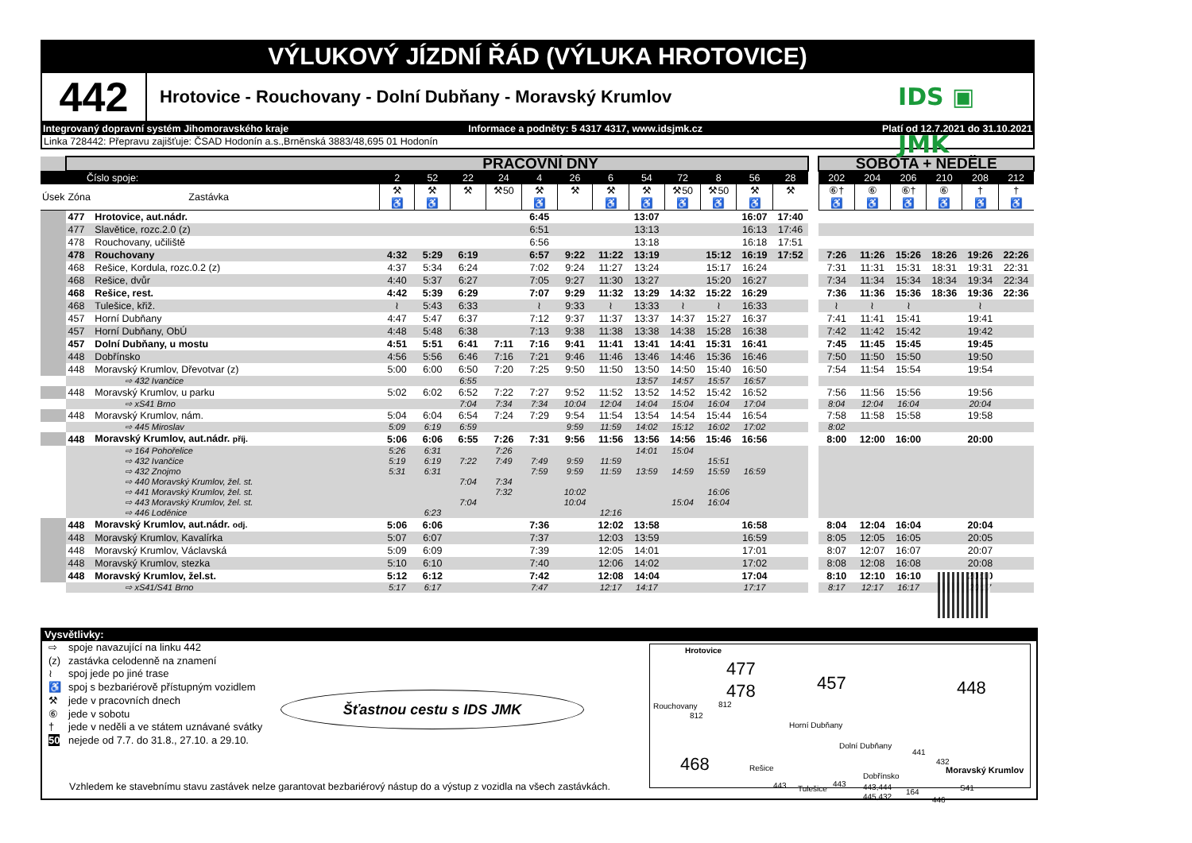VÝLUKOVÝ JÍZDNÍ ŘÁD (VÝLUKA HROTOVICE)
442
Hrotovice - Rouchovany - Dolní Dubňany - Moravský Krumlov
IDS ▣ JMK
Integrovaný dopravní systém Jihomoravského kraje Informace a podněty: 5 4317 4317, www.idsjmk.cz Platí od 12.7.2021 do 31.10.2021
Linka 728442: Přepravu zajišťuje: ČSAD Hodonín a.s.,Brněnská 3883/48,695 01 Hodonín
| | | | PRACOVNÍ DNY | | | | | | | | | | | | | SOBOTA + NEDĚLE | | | | | |
| Číslo spoje: | | | 2 | 52 | 22 | 24 | 4 | 26 | 6 | 54 | 72 | 8 | 56 | 28 | | 202 | 204 | 206 | 210 | 208 | 212 |
| Úsek | Zóna | Zastávka | ⚒ ♿ | ⚒ ♿ | ⚒ | ⚒50 | ⚒ ♿ | ⚒ | ⚒ ♿ | ⚒ ♿ | ⚒50 ♿ | ⚒50 ♿ | ⚒ ♿ | ⚒ | | ⑥† ♿ | ⑥ ♿ | ⑥† ♿ | ⑥ ♿ | † ♿ | † ♿ |
| | 477 | Hrotovice, aut.nádr. | | | | | 6:45 | | | 13:07 | | | 16:07 | 17:40 | | | | | | | |
| | 477 | Slavětice, rozc.2.0 (z) | | | | | 6:51 | | | 13:13 | | | 16:13 | 17:46 | | | | | | | |
| | 478 | Rouchovany, učiliště | | | | | 6:56 | | | 13:18 | | | 16:18 | 17:51 | | | | | | | |
| | 478 | Rouchovany | 4:32 | 5:29 | 6:19 | | 6:57 | 9:22 | 11:22 | 13:19 | | 15:12 | 16:19 | 17:52 | | 7:26 | 11:26 | 15:26 | 18:26 | 19:26 | 22:26 |
| | 468 | Rešice, Kordula, rozc.0.2 (z) | 4:37 | 5:34 | 6:24 | | 7:02 | 9:24 | 11:27 | 13:24 | | 15:17 | 16:24 | | | 7:31 | 11:31 | 15:31 | 18:31 | 19:31 | 22:31 |
| | 468 | Rešice, dvůr | 4:40 | 5:37 | 6:27 | | 7:05 | 9:27 | 11:30 | 13:27 | | 15:20 | 16:27 | | | 7:34 | 11:34 | 15:34 | 18:34 | 19:34 | 22:34 |
| | 468 | Rešice, rest. | 4:42 | 5:39 | 6:29 | | 7:07 | 9:29 | 11:32 | 13:29 | 14:32 | 15:22 | 16:29 | | | 7:36 | 11:36 | 15:36 | 18:36 | 19:36 | 22:36 |
| | 468 | Tulešice, křiž. | ≀ | 5:43 | 6:33 | | ≀ | 9:33 | ≀ | 13:33 | ≀ | ≀ | 16:33 | | | ≀ | ≀ | ≀ | | ≀ | |
| | 457 | Horní Dubňany | 4:47 | 5:47 | 6:37 | | 7:12 | 9:37 | 11:37 | 13:37 | 14:37 | 15:27 | 16:37 | | | 7:41 | 11:41 | 15:41 | | 19:41 | |
| | 457 | Horní Dubňany, ObÚ | 4:48 | 5:48 | 6:38 | | 7:13 | 9:38 | 11:38 | 13:38 | 14:38 | 15:28 | 16:38 | | | 7:42 | 11:42 | 15:42 | | 19:42 | |
| | 457 | Dolní Dubňany, u mostu | 4:51 | 5:51 | 6:41 | 7:11 | 7:16 | 9:41 | 11:41 | 13:41 | 14:41 | 15:31 | 16:41 | | | 7:45 | 11:45 | 15:45 | | 19:45 | |
| | 448 | Dobřínsko | 4:56 | 5:56 | 6:46 | 7:16 | 7:21 | 9:46 | 11:46 | 13:46 | 14:46 | 15:36 | 16:46 | | | 7:50 | 11:50 | 15:50 | | 19:50 | |
| | 448 | Moravský Krumlov, Dřevotvar (z) | 5:00 | 6:00 | 6:50 | 7:20 | 7:25 | 9:50 | 11:50 | 13:50 | 14:50 | 15:40 | 16:50 | | | 7:54 | 11:54 | 15:54 | | 19:54 | |
| | | ⇨ 432 Ivančice | | | 6:55 | | | | | 13:57 | 14:57 | 15:57 | 16:57 | | | | | | | | |
| | 448 | Moravský Krumlov, u parku | 5:02 | 6:02 | 6:52 | 7:22 | 7:27 | 9:52 | 11:52 | 13:52 | 14:52 | 15:42 | 16:52 | | | 7:56 | 11:56 | 15:56 | | 19:56 | |
| | | ⇨ xS41 Brno | | | 7:04 | 7:34 | 7:34 | 10:04 | 12:04 | 14:04 | 15:04 | 16:04 | 17:04 | | | 8:04 | 12:04 | 16:04 | | 20:04 | |
| | 448 | Moravský Krumlov, nám. | 5:04 | 6:04 | 6:54 | 7:24 | 7:29 | 9:54 | 11:54 | 13:54 | 14:54 | 15:44 | 16:54 | | | 7:58 | 11:58 | 15:58 | | 19:58 | |
| | | ⇨ 445 Miroslav | 5:09 | 6:19 | 6:59 | | | 9:59 | 11:59 | 14:02 | 15:12 | 16:02 | 17:02 | | | 8:02 | | | | | |
| | 448 | Moravský Krumlov, aut.nádr. příj. | 5:06 | 6:06 | 6:55 | 7:26 | 7:31 | 9:56 | 11:56 | 13:56 | 14:56 | 15:46 | 16:56 | | | 8:00 | 12:00 | 16:00 | | 20:00 | |
| | | ⇨ 164 Pohořelice | 5:26 | 6:31 | | 7:26 | | | | 14:01 | 15:04 | | | | | | | | | | |
| | | ⇨ 432 Ivančice | 5:19 | 6:19 | 7:22 | 7:49 | 7:49 | 9:59 | 11:59 | | | 15:51 | | | | | | | | | |
| | | ⇨ 432 Znojmo | 5:31 | 6:31 | | | 7:59 | 9:59 | 11:59 | 13:59 | 14:59 | 15:59 | 16:59 | | | | | | | | |
| | | ⇨ 440 Moravský Krumlov, žel. st. | | | 7:04 | 7:34 | | | | | | | | | | | | | | | |
| | | ⇨ 441 Moravský Krumlov, žel. st. | | | | 7:32 | | 10:02 | | | | 16:06 | | | | | | | | | |
| | | ⇨ 443 Moravský Krumlov, žel. st. | | | 7:04 | | | 10:04 | | | 15:04 | 16:04 | | | | | | | | | |
| | | ⇨ 446 Loděnice | | 6:23 | | | | | 12:16 | | | | | | | | | | | | |
| | 448 | Moravský Krumlov, aut.nádr. odj. | 5:06 | 6:06 | | | 7:36 | | 12:02 | 13:58 | | | 16:58 | | | 8:04 | 12:04 | 16:04 | | 20:04 | |
| | 448 | Moravský Krumlov, Kavalírka | 5:07 | 6:07 | | | 7:37 | | 12:03 | 13:59 | | | 16:59 | | | 8:05 | 12:05 | 16:05 | | 20:05 | |
| | 448 | Moravský Krumlov, Václavská | 5:09 | 6:09 | | | 7:39 | | 12:05 | 14:01 | | | 17:01 | | | 8:07 | 12:07 | 16:07 | | 20:07 | |
| | 448 | Moravský Krumlov, stezka | 5:10 | 6:10 | | | 7:40 | | 12:06 | 14:02 | | | 17:02 | | | 8:08 | 12:08 | 16:08 | | 20:08 | |
| | 448 | Moravský Krumlov, žel.st. | 5:12 | 6:12 | | | 7:42 | | 12:08 | 14:04 | | | 17:04 | | | 8:10 | 12:10 | 16:10 | | 20:10 | |
| | | ⇨ xS41/S41 Brno | 5:17 | 6:17 | | | 7:47 | | 12:17 | 14:17 | | | 17:17 | | | 8:17 | 12:17 | 16:17 | | 20:17 | |
Vysvětlivky:
⇨ spoje navazující na linku 442
(z) zastávka celodenně na znamení
≀ spoj jede po jiné trase
♿ spoj s bezbariérově přístupným vozidlem
⚒ jede v pracovních dnech
⑥ jede v sobotu
† jede v neděli a ve státem uznávané svátky
50 nejede od 7.7. do 31.8., 27.10. a 29.10.
Šťastnou cestu s IDS JMK
Hrotovice
477
478 457 448
468
Rouchovany 812
812
Horní Dubňany
Dolní Dubňany
Rešice
443 Tulešice
443
Dobřínsko
443,444
445,432
441
432
164
446
Moravský Krumlov
S41
Vzhledem ke stavebnímu stavu zastávek nelze garantovat bezbariérový nástup do a výstup z vozidla na všech zastávkách.